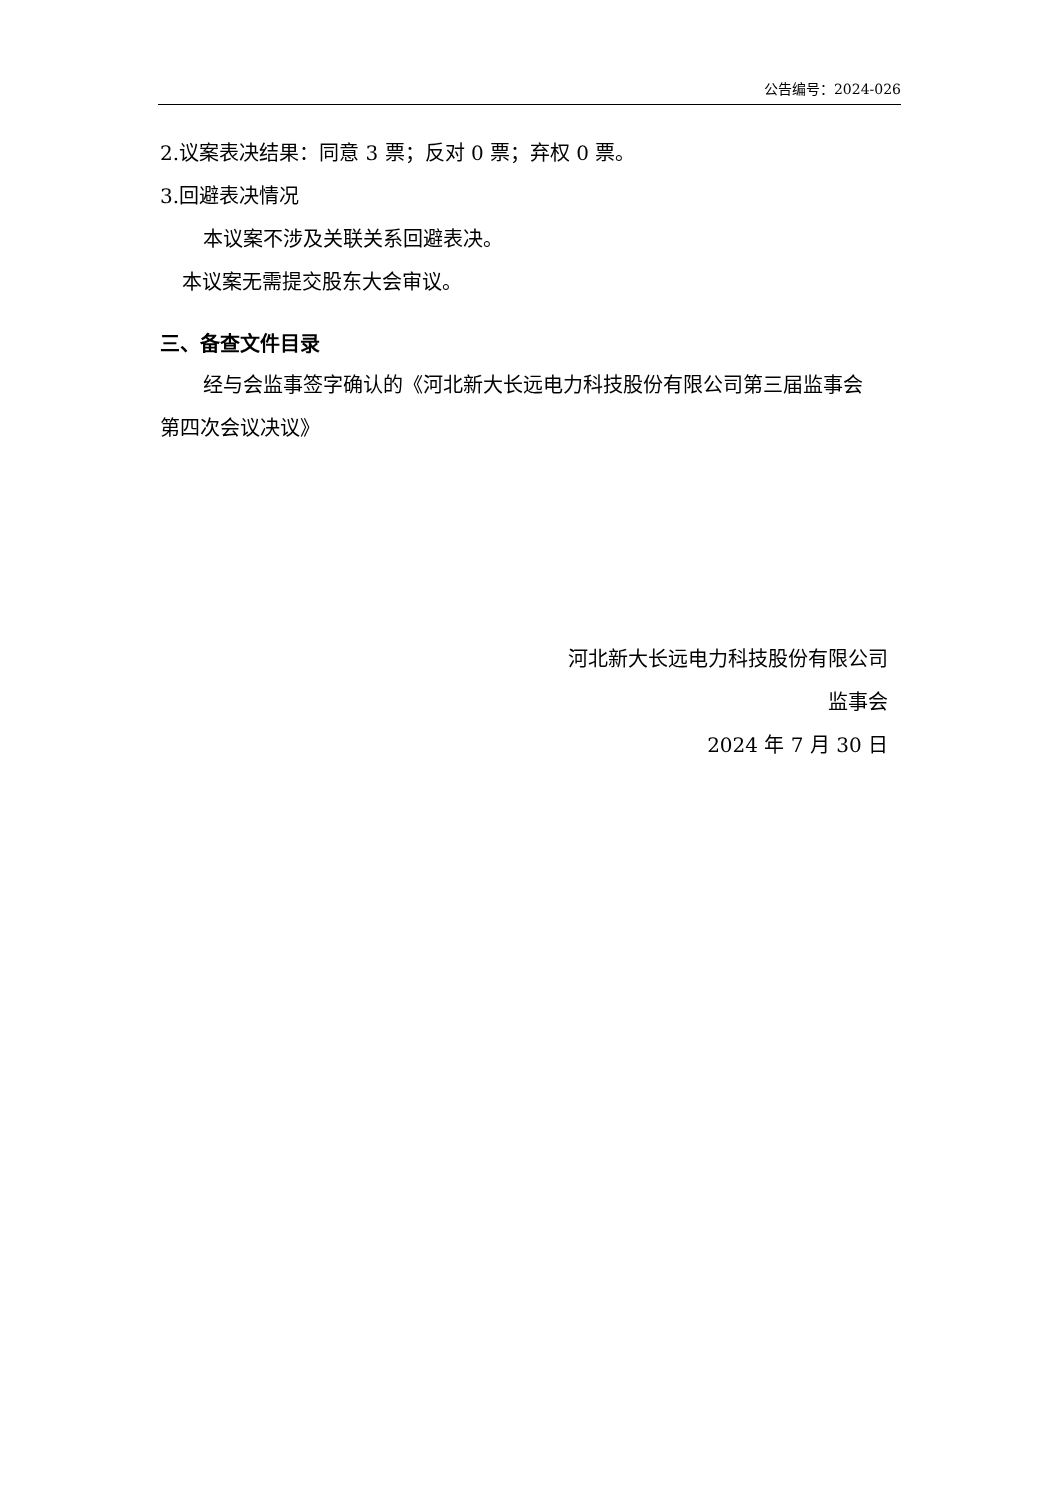公告编号：2024-026
2.议案表决结果：同意 3 票；反对 0 票；弃权 0 票。
3.回避表决情况
本议案不涉及关联关系回避表决。
本议案无需提交股东大会审议。
三、备查文件目录
经与会监事签字确认的《河北新大长远电力科技股份有限公司第三届监事会
第四次会议决议》
河北新大长远电力科技股份有限公司
监事会
2024 年 7 月 30 日